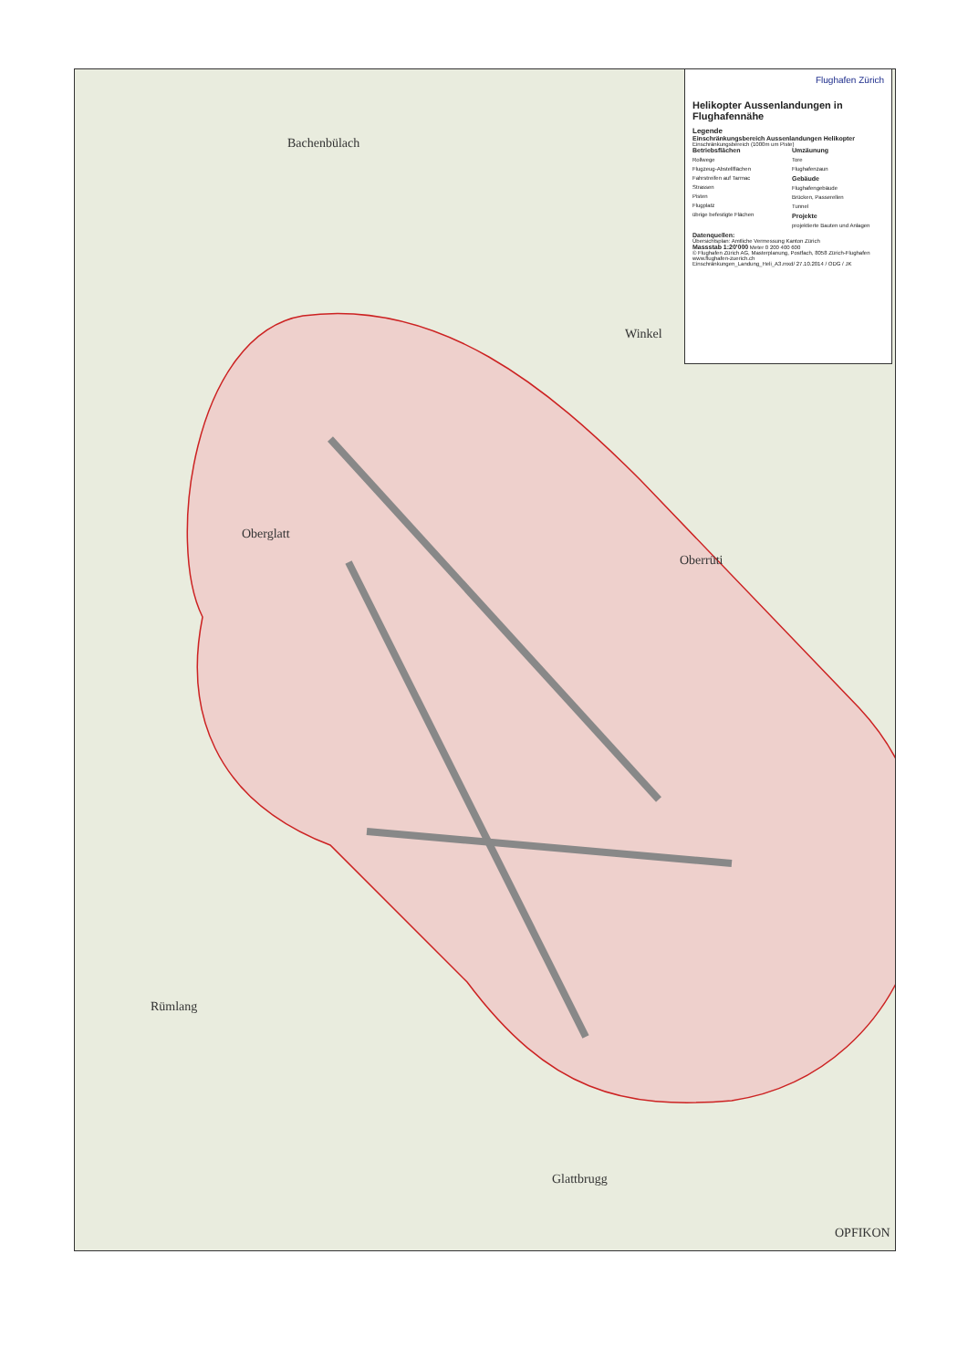Bachenbülach
Winkel
Oberglatt
Oberrüti
Rümlang
Glattbrugg
OPFIKON
Flughafen Zürich
Helikopter Aussenlandungen in Flughafennähe
Legende
Einschränkungsbereich Aussenlandungen Helikopter
Einschränkungsbereich (1000m um Piste)
Betriebsflächen
Rollwege
Flugzeug-Abstellflächen
Fahrstreifen auf Tarmac
Strassen
Pisten
Flugplatz
übrige befestigte Flächen
Umzäunung
Tore
Flughafenzaun
Gebäude
Flughafengebäude
Brücken, Passerellen
Tunnel
Projekte
projektierte Bauten und Anlagen
Datenquellen:
Übersichtsplan: Amtliche Vermessung Kanton Zürich
Massstab 1:20'000 Meter 0 200 400 600
© Flughafen Zürich AG, Masterplanung, Postfach, 8058 Zürich-Flughafen www.flughafen-zuerich.ch
Einschränkungen_Landung_Heli_A3.mxd/ 27.10.2014 / ODG / JK